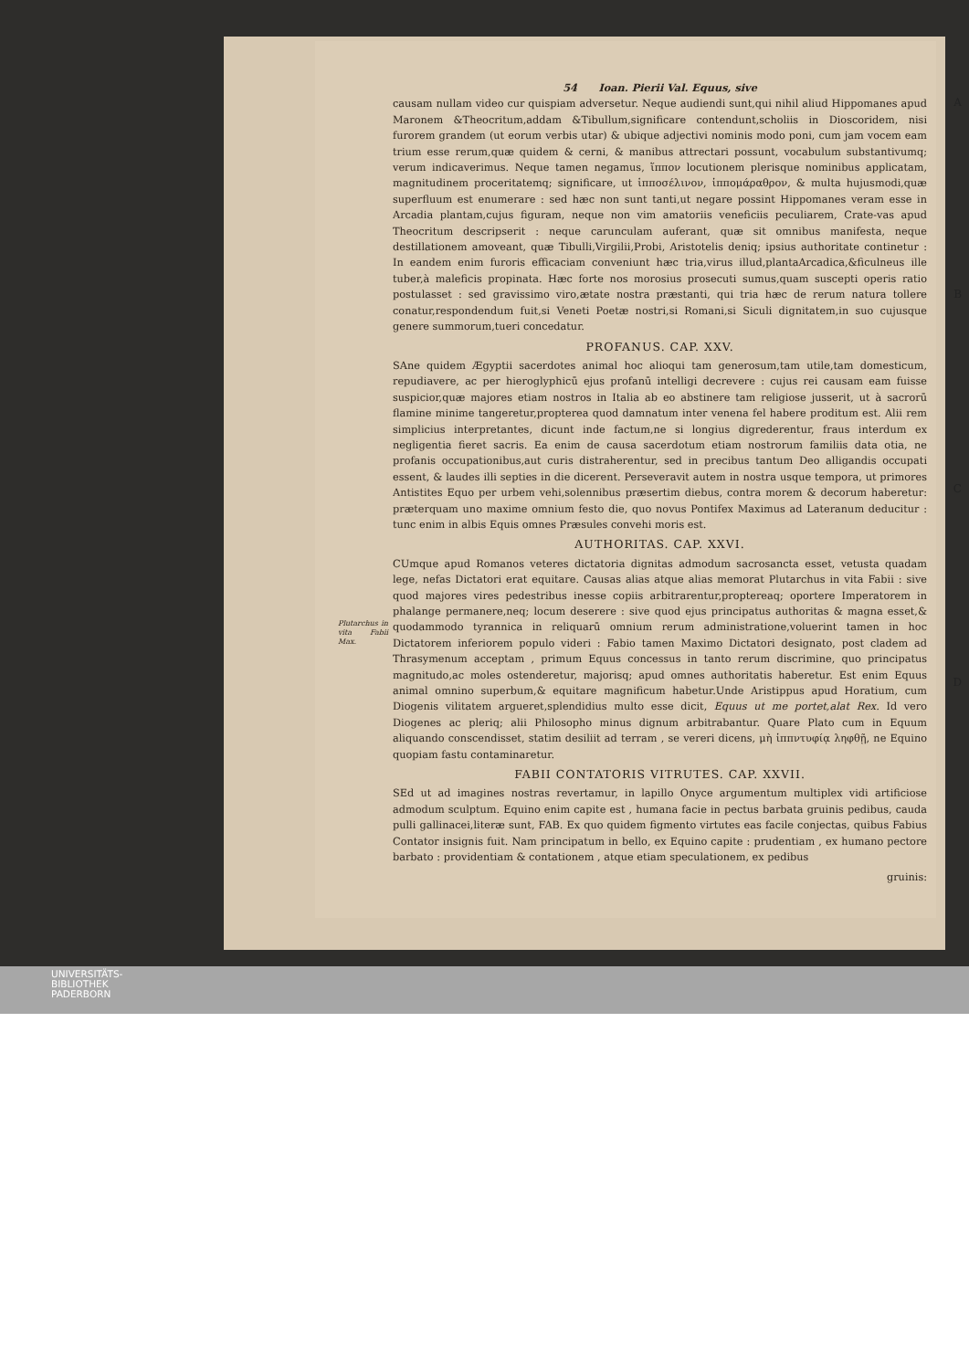A
B
C
D
54 Ioan. Pierii Val. Equus, sive
causam nullam video cur quispiam adversetur. Neque audiendi sunt,qui nihil aliud Hippomanes apud Maronem &Theocritum,addam &Tibullum,significare contendunt,scholiis in Dioscoridem, nisi furorem grandem (ut eorum verbis utar) & ubique adjectivi nominis modo poni, cum jam vocem eam trium esse rerum,quæ quidem & cerni, & manibus attrectari possunt, vocabulum substantivumq; verum indicaverimus. Neque tamen negamus, ἵππον locutionem plerisque nominibus applicatam, magnitudinem proceritatemq; significare, ut ἱπποσέλινον, ἱππομάραθρον, & multa hujusmodi,quæ superfluum est enumerare : sed hæc non sunt tanti,ut negare possint Hippomanes veram esse in Arcadia plantam,cujus figuram, neque non vim amatoriis veneficiis peculiarem, Crate-vas apud Theocritum descripserit : neque carunculam auferant, quæ sit omnibus manifesta, neque destillationem amoveant, quæ Tibulli,Virgilii,Probi, Aristotelis deniq; ipsius authoritate continetur : In eandem enim furoris efficaciam conveniunt hæc tria,virus illud,plantaArcadica,&ficulneus ille tuber,à maleficis propinata. Hæc forte nos morosius prosecuti sumus,quam suscepti operis ratio postulasset : sed gravissimo viro,ætate nostra præstanti, qui tria hæc de rerum natura tollere conatur,respondendum fuit,si Veneti Poetæ nostri,si Romani,si Siculi dignitatem,in suo cujusque genere summorum,tueri concedatur.
PROFANUS. CAP. XXV.
SAne quidem Ægyptii sacerdotes animal hoc alioqui tam generosum,tam utile,tam domesticum, repudiavere, ac per hieroglyphicū ejus profanū intelligi decrevere : cujus rei causam eam fuisse suspicior,quæ majores etiam nostros in Italia ab eo abstinere tam religiose jusserit, ut à sacrorū flamine minime tangeretur,propterea quod damnatum inter venena fel habere proditum est. Alii rem simplicius interpretantes, dicunt inde factum,ne si longius digrederentur, fraus interdum ex negligentia fieret sacris. Ea enim de causa sacerdotum etiam nostrorum familiis data otia, ne profanis occupationibus,aut curis distraherentur, sed in precibus tantum Deo alligandis occupati essent, & laudes illi septies in die dicerent. Perseveravit autem in nostra usque tempora, ut primores Antistites Equo per urbem vehi,solennibus præsertim diebus, contra morem & decorum haberetur: præterquam uno maxime omnium festo die, quo novus Pontifex Maximus ad Lateranum deducitur : tunc enim in albis Equis omnes Præsules convehi moris est.
AUTHORITAS. CAP. XXVI.
CUmque apud Romanos veteres dictatoria dignitas admodum sacrosancta esset, vetusta quadam lege, nefas Dictatori erat equitare. Causas alias atque alias memorat Plutarchus in vita Fabii : sive quod majores vires pedestribus inesse copiis arbitrarentur,proptereaq; oportere Imperatorem in phalange permanere,neq; locum deserere : sive quod ejus principatus authoritas & magna esset,& quodammodo tyrannica in reliquarū omnium rerum administratione,voluerint tamen Plutarchus in vita Fabii Max. in hoc Dictatorem inferiorem populo videri : Fabio tamen Maximo Dictatori designato, post cladem ad Thrasymenum acceptam , primum Equus concessus in tanto rerum discrimine, quo principatus magnitudo,ac moles ostenderetur, majorisq; apud omnes authoritatis haberetur. Est enim Equus animal omnino superbum,& equitare magnificum habetur.Unde Aristippus apud Horatium, cum Diogenis vilitatem argueret,splendidius multo esse dicit, Equus ut me portet,alat Rex. Id vero Diogenes ac pleriq; alii Philosopho minus dignum arbitrabantur. Quare Plato cum in Equum aliquando conscendisset, statim desiliit ad terram , se vereri dicens, μὴ ἱππντυφίᾳ ληφθῇ, ne Equino quopiam fastu contaminaretur.
FABII CONTATORIS VITRUTES. CAP. XXVII.
SEd ut ad imagines nostras revertamur, in lapillo Onyce argumentum multiplex vidi artificiose admodum sculptum. Equino enim capite est , humana facie in pectus barbata gruinis pedibus, cauda pulli gallinacei,literæ sunt, FAB. Ex quo quidem figmento virtutes eas facile conjectas, quibus Fabius Contator insignis fuit. Nam principatum in bello, ex Equino capite : prudentiam , ex humano pectore barbato : providentiam & contationem , atque etiam speculationem, ex pedibus
gruinis:
UNIVERSITÄTS-
BIBLIOTHEK
PADERBORN